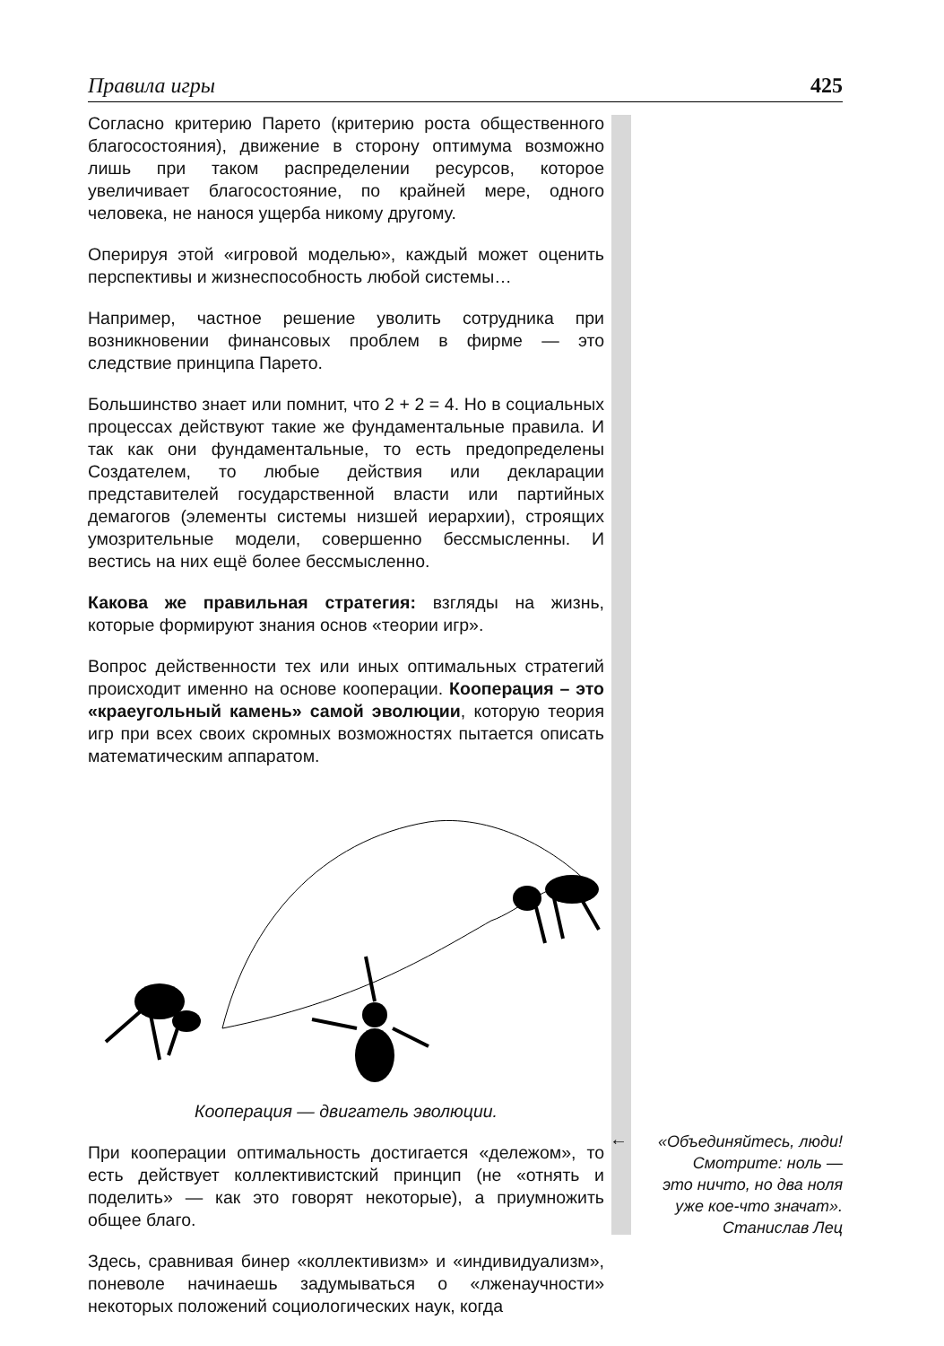Правила игры 425
Согласно критерию Парето (критерию роста общественного благосостояния), движение в сторону оптимума возможно лишь при таком распределении ресурсов, которое увеличивает благосостояние, по крайней мере, одного человека, не нанося ущерба никому другому.
Оперируя этой «игровой моделью», каждый может оценить перспективы и жизнеспособность любой системы…
Например, частное решение уволить сотрудника при возникновении финансовых проблем в фирме — это следствие принципа Парето.
Большинство знает или помнит, что 2 + 2 = 4. Но в социальных процессах действуют такие же фундаментальные правила. И так как они фундаментальные, то есть предопределены Создателем, то любые действия или декларации представителей государственной власти или партийных демагогов (элементы системы низшей иерархии), строящих умозрительные модели, совершенно бессмысленны. И вестись на них ещё более бессмысленно.
Какова же правильная стратегия: взгляды на жизнь, которые формируют знания основ «теории игр».
Вопрос действенности тех или иных оптимальных стратегий происходит именно на основе кооперации. Кооперация – это «краеугольный камень» самой эволюции, которую теория игр при всех своих скромных возможностях пытается описать математическим аппаратом.
Кооперация — двигатель эволюции.
При кооперации оптимальность достигается «дележом», то есть действует коллективистский принцип (не «отнять и поделить» — как это говорят некоторые), а приумножить общее благо.
Здесь, сравнивая бинер «коллективизм» и «индивидуализм», поневоле начинаешь задумываться о «лженаучности» некоторых положений социологических наук, когда
←
«Объединяйтесь, люди!
Смотрите: ноль —
это ничто, но два ноля
уже кое-что значат».
Станислав Лец